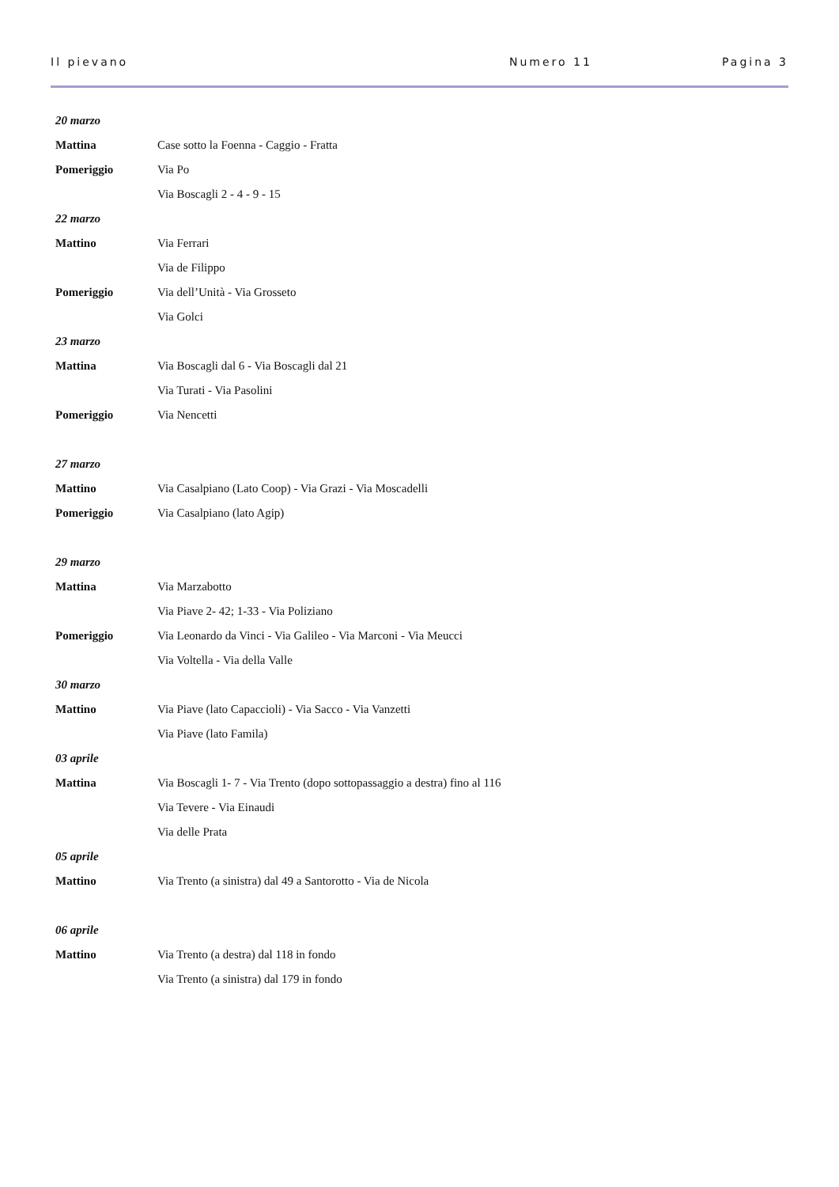Il pievano Numero 11 Pagina 3
| 20 marzo | |
| Mattina | Case sotto la Foenna - Caggio - Fratta |
| Pomeriggio | Via Po |
| | Via Boscagli 2 - 4 - 9 - 15 |
| 22 marzo | |
| Mattino | Via Ferrari |
| | Via de Filippo |
| Pomeriggio | Via dell’Unità - Via Grosseto |
| | Via Golci |
| 23 marzo | |
| Mattina | Via Boscagli dal 6 - Via Boscagli dal 21 |
| | Via Turati - Via Pasolini |
| Pomeriggio | Via Nencetti |
| 27 marzo | |
| Mattino | Via Casalpiano (Lato Coop) - Via Grazi - Via Moscadelli |
| Pomeriggio | Via Casalpiano (lato Agip) |
| 29 marzo | |
| Mattina | Via Marzabotto |
| | Via Piave 2- 42; 1-33 - Via Poliziano |
| Pomeriggio | Via Leonardo da Vinci - Via Galileo - Via Marconi - Via Meucci |
| | Via Voltella - Via della Valle |
| 30 marzo | |
| Mattino | Via Piave (lato Capaccioli) - Via Sacco - Via Vanzetti |
| | Via Piave (lato Famila) |
| 03 aprile | |
| Mattina | Via Boscagli 1- 7 - Via Trento (dopo sottopassaggio a destra) fino al 116 |
| | Via Tevere - Via Einaudi |
| | Via delle Prata |
| 05 aprile | |
| Mattino | Via Trento (a sinistra) dal 49 a Santorotto - Via de Nicola |
| 06 aprile | |
| Mattino | Via Trento (a destra) dal 118 in fondo |
| | Via Trento (a sinistra) dal 179 in fondo |